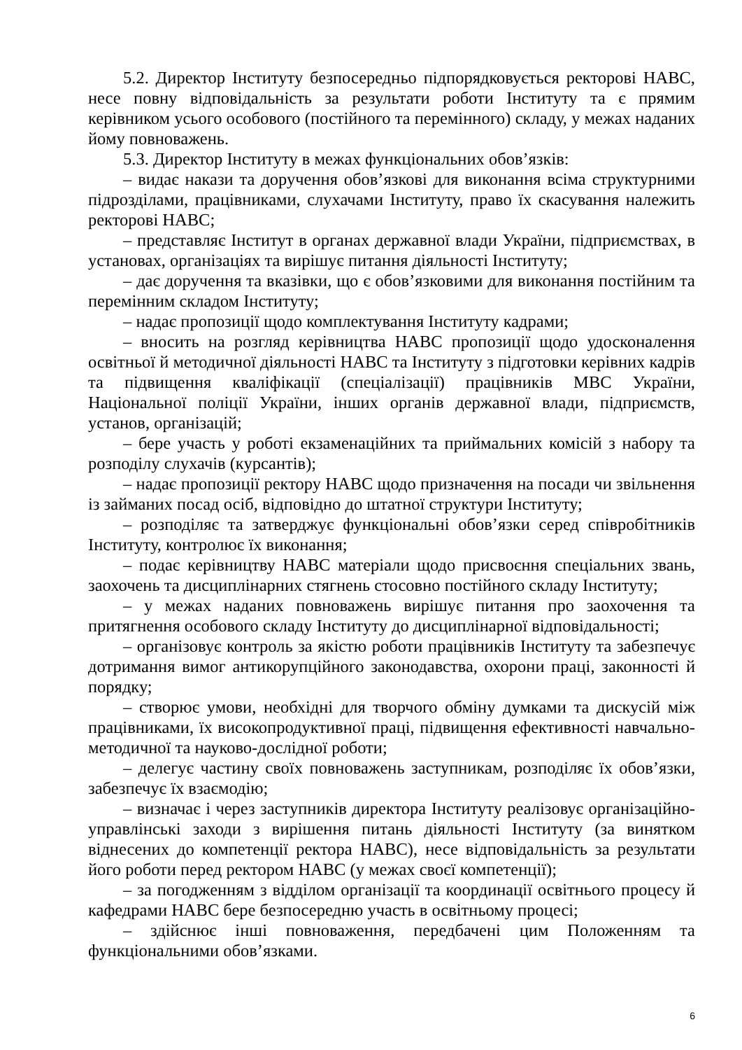5.2. Директор Інституту безпосередньо підпорядковується ректорові НАВС, несе повну відповідальність за результати роботи Інституту та є прямим керівником усього особового (постійного та перемінного) складу, у межах наданих йому повноважень.
5.3. Директор Інституту в межах функціональних обов’язків:
– видає накази та доручення обов’язкові для виконання всіма структурними підрозділами, працівниками, слухачами Інституту, право їх скасування належить ректорові НАВС;
– представляє Інститут в органах державної влади України, підприємствах, в установах, організаціях та вирішує питання діяльності Інституту;
– дає доручення та вказівки, що є обов’язковими для виконання постійним та перемінним складом Інституту;
– надає пропозиції щодо комплектування Інституту кадрами;
– вносить на розгляд керівництва НАВС пропозиції щодо удосконалення освітньої й методичної діяльності НАВС та Інституту з підготовки керівних кадрів та підвищення кваліфікації (спеціалізації) працівників МВС України, Національної поліції України, інших органів державної влади, підприємств, установ, організацій;
– бере участь у роботі екзаменаційних та приймальних комісій з набору та розподілу слухачів (курсантів);
– надає пропозиції ректору НАВС щодо призначення на посади чи звільнення із займаних посад осіб, відповідно до штатної структури Інституту;
– розподіляє та затверджує функціональні обов’язки серед співробітників Інституту, контролює їх виконання;
– подає керівництву НАВС матеріали щодо присвоєння спеціальних звань, заохочень та дисциплінарних стягнень стосовно постійного складу Інституту;
– у межах наданих повноважень вирішує питання про заохочення та притягнення особового складу Інституту до дисциплінарної відповідальності;
– організовує контроль за якістю роботи працівників Інституту та забезпечує дотримання вимог антикорупційного законодавства, охорони праці, законності й порядку;
– створює умови, необхідні для творчого обміну думками та дискусій між працівниками, їх високопродуктивної праці, підвищення ефективності навчально-методичної та науково-дослідної роботи;
– делегує частину своїх повноважень заступникам, розподіляє їх обов’язки, забезпечує їх взаємодію;
– визначає і через заступників директора Інституту реалізовує організаційно-управлінські заходи з вирішення питань діяльності Інституту (за винятком віднесених до компетенції ректора НАВС), несе відповідальність за результати його роботи перед ректором НАВС (у межах своєї компетенції);
– за погодженням з відділом організації та координації освітнього процесу й кафедрами НАВС бере безпосередню участь в освітньому процесі;
– здійснює інші повноваження, передбачені цим Положенням та функціональними обов’язками.
6